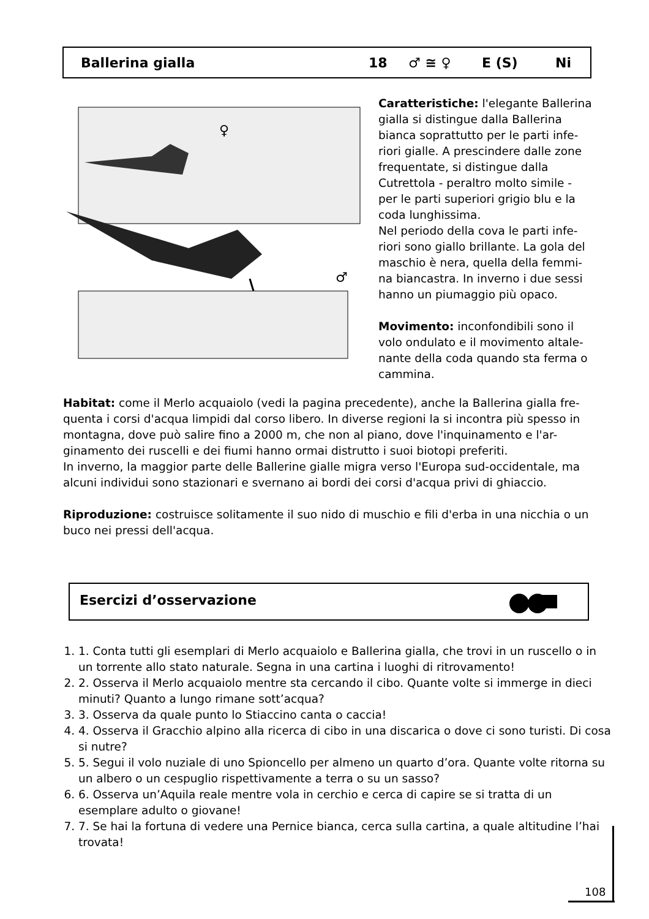Ballerina gialla 18 ♂ ≅ ♀ E (S) Ni
♀
♂
Caratteristiche: l'elegante Ballerina gialla si distingue dalla Ballerina bianca soprattutto per le parti infe-riori gialle. A prescindere dalle zone frequentate, si distingue dalla Cutrettola - peraltro molto simile - per le parti superiori grigio blu e la coda lunghissima.
Nel periodo della cova le parti infe-riori sono giallo brillante. La gola del maschio è nera, quella della femmi-na biancastra. In inverno i due sessi hanno un piumaggio più opaco.
Movimento: inconfondibili sono il volo ondulato e il movimento altale-nante della coda quando sta ferma o cammina.
Habitat: come il Merlo acquaiolo (vedi la pagina precedente), anche la Ballerina gialla fre-quenta i corsi d'acqua limpidi dal corso libero. In diverse regioni la si incontra più spesso in montagna, dove può salire fino a 2000 m, che non al piano, dove l'inquinamento e l'ar-ginamento dei ruscelli e dei fiumi hanno ormai distrutto i suoi biotopi preferiti.
In inverno, la maggior parte delle Ballerine gialle migra verso l'Europa sud-occidentale, ma alcuni individui sono stazionari e svernano ai bordi dei corsi d'acqua privi di ghiaccio.
Riproduzione: costruisce solitamente il suo nido di muschio e fili d'erba in una nicchia o un buco nei pressi dell'acqua.
Esercizi d’osservazione
1. 1. Conta tutti gli esemplari di Merlo acquaiolo e Ballerina gialla, che trovi in un ruscello o in un torrente allo stato naturale. Segna in una cartina i luoghi di ritrovamento!
2. 2. Osserva il Merlo acquaiolo mentre sta cercando il cibo. Quante volte si immerge in dieci minuti? Quanto a lungo rimane sott’acqua?
3. 3. Osserva da quale punto lo Stiaccino canta o caccia!
4. 4. Osserva il Gracchio alpino alla ricerca di cibo in una discarica o dove ci sono turisti. Di cosa si nutre?
5. 5. Segui il volo nuziale di uno Spioncello per almeno un quarto d’ora. Quante volte ritorna su un albero o un cespuglio rispettivamente a terra o su un sasso?
6. 6. Osserva un’Aquila reale mentre vola in cerchio e cerca di capire se si tratta di un esemplare adulto o giovane!
7. 7. Se hai la fortuna di vedere una Pernice bianca, cerca sulla cartina, a quale altitudine l’hai trovata!
108